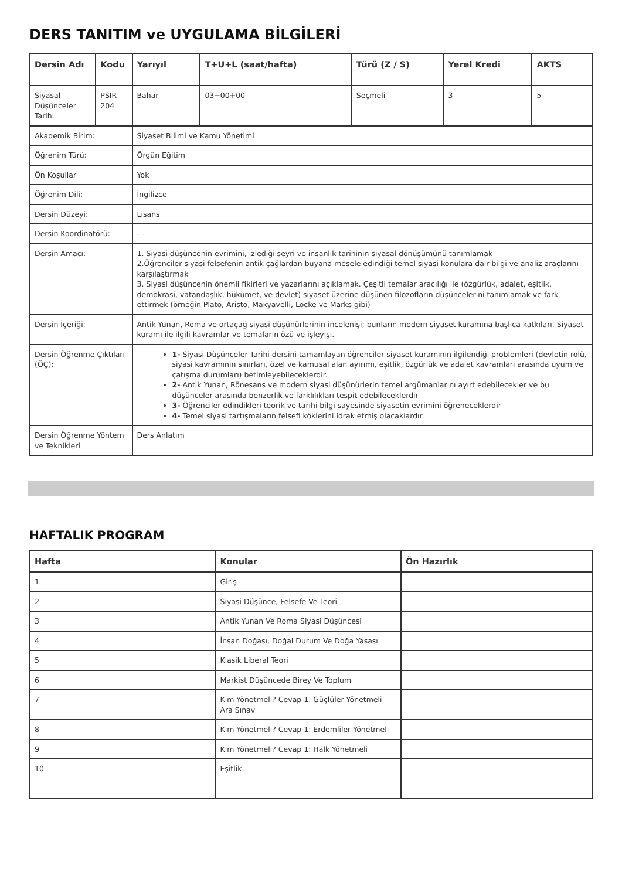DERS TANITIM ve UYGULAMA BİLGİLERİ
| Dersin Adı | Kodu | Yarıyıl | T+U+L (saat/hafta) | Türü (Z / S) | Yerel Kredi | AKTS |
| --- | --- | --- | --- | --- | --- | --- |
| Siyasal Düşünceler Tarihi | PSIR 204 | Bahar | 03+00+00 | Seçmeli | 3 | 5 |
| Akademik Birim: | | Siyaset Bilimi ve Kamu Yönetimi | | | | |
| Öğrenim Türü: | | Örgün Eğitim | | | | |
| Ön Koşullar | | Yok | | | | |
| Öğrenim Dili: | | İngilizce | | | | |
| Dersin Düzeyi: | | Lisans | | | | |
| Dersin Koordinatörü: | | - - | | | | |
| Dersin Amacı: | | 1. Siyasi düşüncenin evrimini, izlediği seyri ve insanlık tarihinin siyasal dönüşümünü tanımlamak 2.Öğrenciler siyasi felsefenin antik çağlardan buyana mesele edindiği temel siyasi konulara dair bilgi ve analiz araçlarını karşılaştırmak 3. Siyasi düşüncenin önemli fikirleri ve yazarlarını açıklamak. Çeşitli temalar aracılığı ile (özgürlük, adalet, eşitlik, demokrasi, vatandaşlık, hükümet, ve devlet) siyaset üzerine düşünen filozofların düşüncelerini tanımlamak ve fark ettirmek (örneğin Plato, Aristo, Makyavelli, Locke ve Marks gibi) | | | | |
| Dersin İçeriği: | | Antik Yunan, Roma ve ortaçağ siyasi düşünürlerinin incelenişi; bunların modern siyaset kuramına başlıca katkıları. Siyaset kuramı ile ilgili kavramlar ve temaların özü ve işleyişi. | | | | |
| Dersin Öğrenme Çıktıları (ÖÇ): | | 1- Siyasi Düşünceler Tarihi dersini tamamlayan öğrenciler siyaset kuramının ilgilendiği problemleri (devletin rolü, siyasi kavramının sınırları, özel ve kamusal alan ayırımı, eşitlik, özgürlük ve adalet kavramları arasında uyum ve çatışma durumları) betimleyebileceklerdir. 2- Antik Yunan, Rönesans ve modern siyasi düşünürlerin temel argümanlarını ayırt edebilecekler ve bu düşünceler arasında benzerlik ve farklılıkları tespit edebileceklerdir 3- Öğrenciler edindikleri teorik ve tarihi bilgi sayesinde siyasetin evrimini öğreneceklerdir 4- Temel siyasi tartışmaların felsefi köklerini idrak etmiş olacaklardır. | | | | |
| Dersin Öğrenme Yöntem ve Teknikleri | | Ders Anlatım | | | | |
HAFTALIK PROGRAM
| Hafta | Konular | Ön Hazırlık |
| --- | --- | --- |
| 1 | Giriş | |
| 2 | Siyasi Düşünce, Felsefe Ve Teori | |
| 3 | Antik Yunan Ve Roma Siyasi Düşüncesi | |
| 4 | İnsan Doğası, Doğal Durum Ve Doğa Yasası | |
| 5 | Klasik Liberal Teori | |
| 6 | Markist Düşüncede Birey Ve Toplum | |
| 7 | Kim Yönetmeli? Cevap 1: Güçlüler Yönetmeli Ara Sınav | |
| 8 | Kim Yönetmeli? Cevap 1: Erdemliler Yönetmeli | |
| 9 | Kim Yönetmeli? Cevap 1: Halk Yönetmeli | |
| 10 | Eşitlik | |